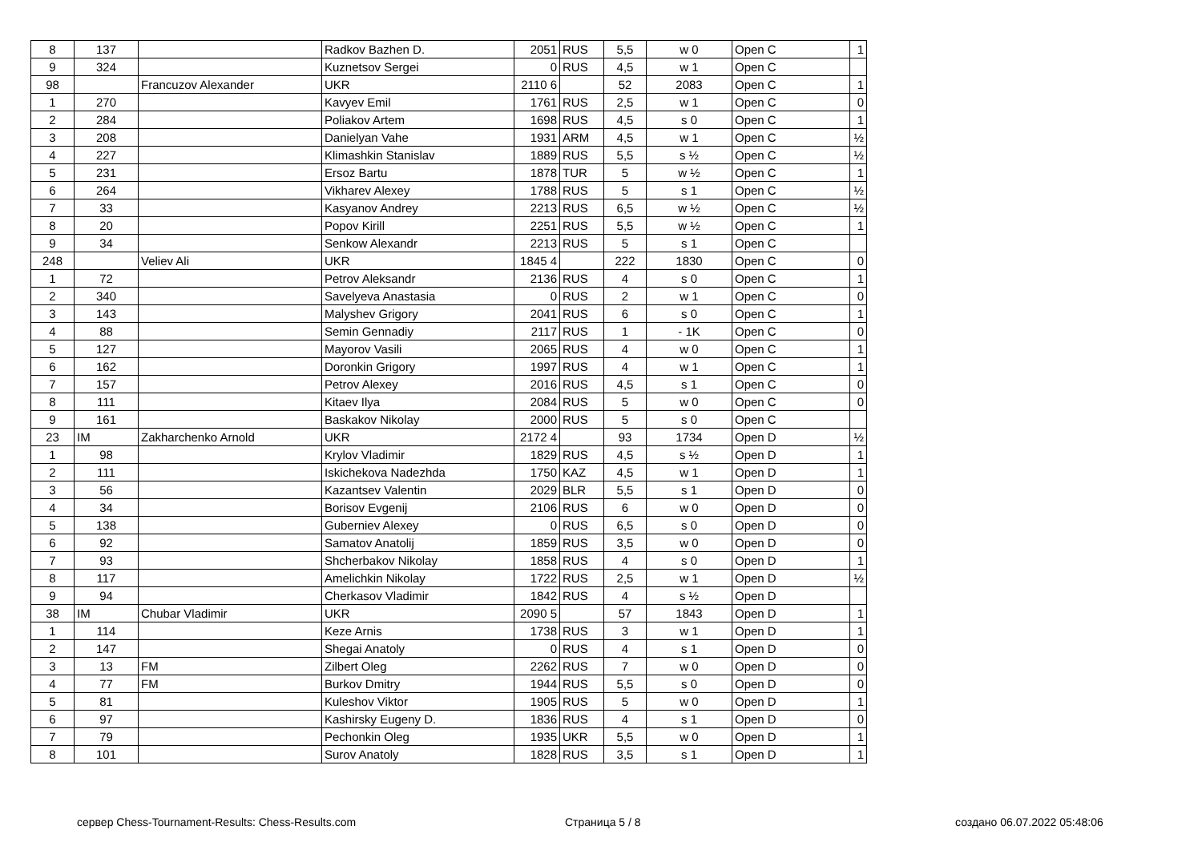| 8 | 137 | | Radkov Bazhen D. | 2051 | RUS | 5,5 | w 0 | Open C | 1 |
| 9 | 324 | | Kuznetsov Sergei | 0 | RUS | 4,5 | w 1 | Open C | |
| 98 | | Francuzov Alexander | UKR | 2110 6 | | 52 | 2083 | Open C | 1 |
| 1 | 270 | | Kavyev Emil | 1761 | RUS | 2,5 | w 1 | Open C | 0 |
| 2 | 284 | | Poliakov Artem | 1698 | RUS | 4,5 | s 0 | Open C | 1 |
| 3 | 208 | | Danielyan Vahe | 1931 | ARM | 4,5 | w 1 | Open C | ½ |
| 4 | 227 | | Klimashkin Stanislav | 1889 | RUS | 5,5 | s ½ | Open C | ½ |
| 5 | 231 | | Ersoz Bartu | 1878 | TUR | 5 | w ½ | Open C | 1 |
| 6 | 264 | | Vikharev Alexey | 1788 | RUS | 5 | s 1 | Open C | ½ |
| 7 | 33 | | Kasyanov Andrey | 2213 | RUS | 6,5 | w ½ | Open C | ½ |
| 8 | 20 | | Popov Kirill | 2251 | RUS | 5,5 | w ½ | Open C | 1 |
| 9 | 34 | | Senkow Alexandr | 2213 | RUS | 5 | s 1 | Open C | |
| 248 | | Veliev Ali | UKR | 1845 4 | | 222 | 1830 | Open C | 0 |
| 1 | 72 | | Petrov Aleksandr | 2136 | RUS | 4 | s 0 | Open C | 1 |
| 2 | 340 | | Savelyeva Anastasia | 0 | RUS | 2 | w 1 | Open C | 0 |
| 3 | 143 | | Malyshev Grigory | 2041 | RUS | 6 | s 0 | Open C | 1 |
| 4 | 88 | | Semin Gennadiy | 2117 | RUS | 1 | - 1K | Open C | 0 |
| 5 | 127 | | Mayorov Vasili | 2065 | RUS | 4 | w 0 | Open C | 1 |
| 6 | 162 | | Doronkin Grigory | 1997 | RUS | 4 | w 1 | Open C | 1 |
| 7 | 157 | | Petrov Alexey | 2016 | RUS | 4,5 | s 1 | Open C | 0 |
| 8 | 111 | | Kitaev Ilya | 2084 | RUS | 5 | w 0 | Open C | 0 |
| 9 | 161 | | Baskakov Nikolay | 2000 | RUS | 5 | s 0 | Open C | |
| 23 | IM | Zakharchenko Arnold | UKR | 2172 4 | | 93 | 1734 | Open D | ½ |
| 1 | 98 | | Krylov Vladimir | 1829 | RUS | 4,5 | s ½ | Open D | 1 |
| 2 | 111 | | Iskichekova Nadezhda | 1750 | KAZ | 4,5 | w 1 | Open D | 1 |
| 3 | 56 | | Kazantsev Valentin | 2029 | BLR | 5,5 | s 1 | Open D | 0 |
| 4 | 34 | | Borisov Evgenij | 2106 | RUS | 6 | w 0 | Open D | 0 |
| 5 | 138 | | Guberniev Alexey | 0 | RUS | 6,5 | s 0 | Open D | 0 |
| 6 | 92 | | Samatov Anatolij | 1859 | RUS | 3,5 | w 0 | Open D | 0 |
| 7 | 93 | | Shcherbakov Nikolay | 1858 | RUS | 4 | s 0 | Open D | 1 |
| 8 | 117 | | Amelichkin Nikolay | 1722 | RUS | 2,5 | w 1 | Open D | ½ |
| 9 | 94 | | Cherkasov Vladimir | 1842 | RUS | 4 | s ½ | Open D | |
| 38 | IM | Chubar Vladimir | UKR | 2090 5 | | 57 | 1843 | Open D | 1 |
| 1 | 114 | | Keze Arnis | 1738 | RUS | 3 | w 1 | Open D | 1 |
| 2 | 147 | | Shegai Anatoly | 0 | RUS | 4 | s 1 | Open D | 0 |
| 3 | 13 | FM | Zilbert Oleg | 2262 | RUS | 7 | w 0 | Open D | 0 |
| 4 | 77 | FM | Burkov Dmitry | 1944 | RUS | 5,5 | s 0 | Open D | 0 |
| 5 | 81 | | Kuleshov Viktor | 1905 | RUS | 5 | w 0 | Open D | 1 |
| 6 | 97 | | Kashirsky Eugeny D. | 1836 | RUS | 4 | s 1 | Open D | 0 |
| 7 | 79 | | Pechonkin Oleg | 1935 | UKR | 5,5 | w 0 | Open D | 1 |
| 8 | 101 | | Surov Anatoly | 1828 | RUS | 3,5 | s 1 | Open D | 1 |
сервер Chess-Tournament-Results: Chess-Results.com
Страница 5 / 8 создано 06.07.2022 05:48:06